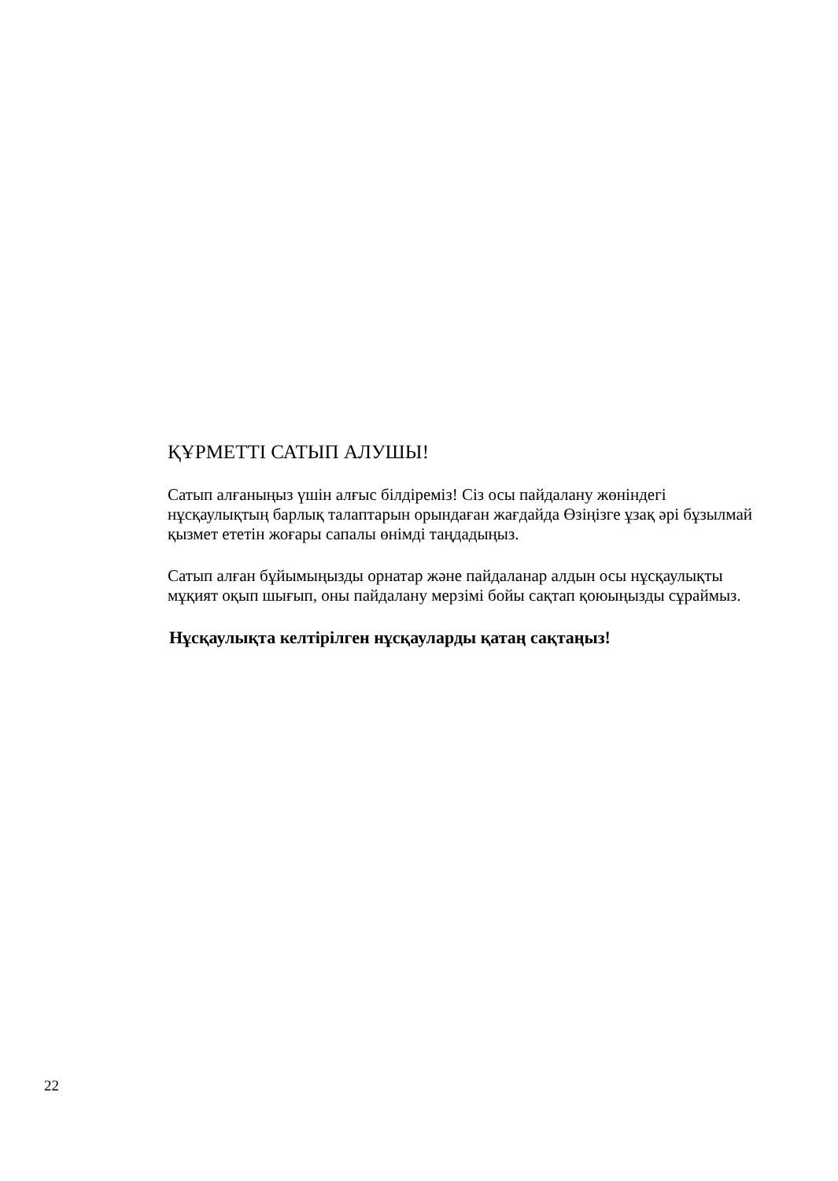ҚҰРМЕТТІ САТЫП АЛУШЫ!
Сатып алғаныңыз үшін алғыс білдіреміз! Сіз осы пайдалану жөніндегі нұсқаулықтың барлық талаптарын орындаған жағдайда Өзіңізге ұзақ әрі бұзылмай қызмет ететін жоғары сапалы өнімді таңдадыңыз.
Сатып алған бұйымыңызды орнатар және пайдаланар алдын осы нұсқаулықты мұқият оқып шығып, оны пайдалану мерзімі бойы сақтап қоюыңызды сұраймыз.
Нұсқаулықта келтірілген нұсқауларды қатаң сақтаңыз!
22